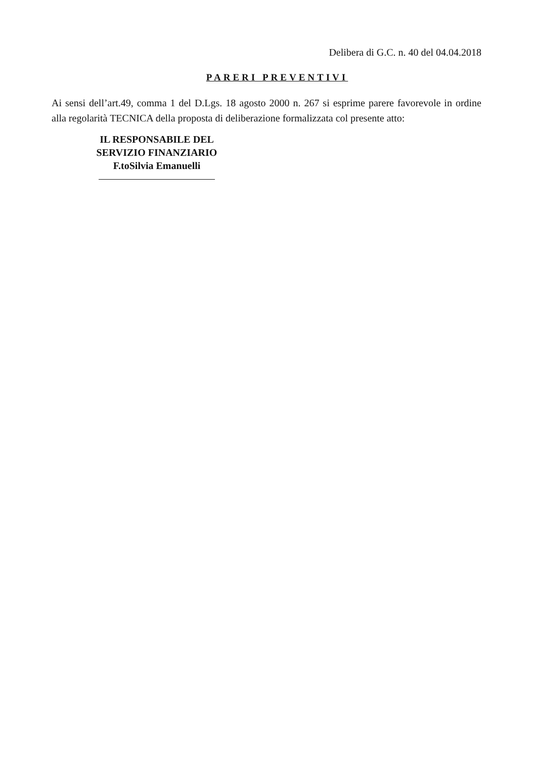Delibera di G.C. n. 40 del 04.04.2018
PARERI PREVENTIVI
Ai sensi dell’art.49, comma 1 del D.Lgs. 18 agosto 2000 n. 267 si esprime parere favorevole in ordine alla regolarità TECNICA della proposta di deliberazione formalizzata col presente atto:
IL RESPONSABILE DEL
SERVIZIO FINANZIARIO
F.toSilvia Emanuelli